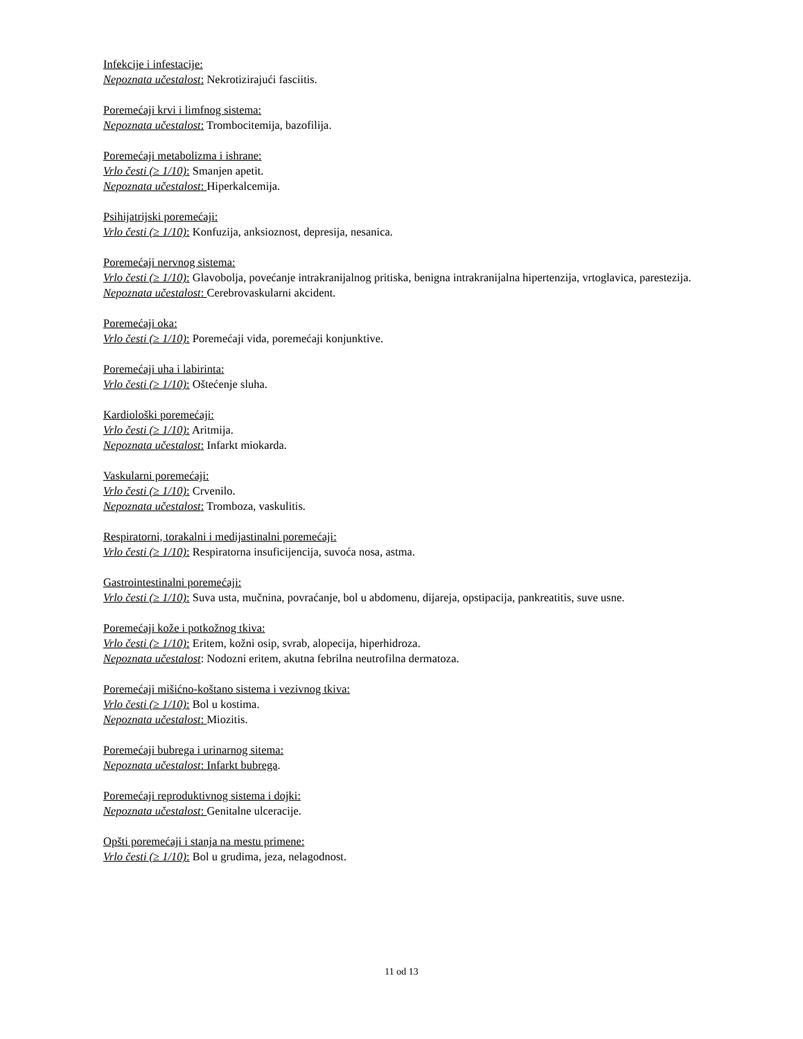Infekcije i infestacije:
Nepoznata učestalost: Nekrotizirajući fasciitis.
Poremećaji krvi i limfnog sistema:
Nepoznata učestalost: Trombocitemija, bazofilija.
Poremećaji metabolizma i ishrane:
Vrlo česti (≥ 1/10): Smanjen apetit.
Nepoznata učestalost: Hiperkalcemija.
Psihijatrijski poremećaji:
Vrlo česti (≥ 1/10): Konfuzija, anksioznost, depresija, nesanica.
Poremećaji nervnog sistema:
Vrlo česti (≥ 1/10): Glavobolja, povećanje intrakranijalnog pritiska, benigna intrakranijalna hipertenzija, vrtoglavica, parestezija.
Nepoznata učestalost: Cerebrovaskularni akcident.
Poremećaji oka:
Vrlo česti (≥ 1/10): Poremećaji vida, poremećaji konjunktive.
Poremećaji uha i labirinta:
Vrlo česti (≥ 1/10): Oštećenje sluha.
Kardiološki poremećaji:
Vrlo česti (≥ 1/10): Aritmija.
Nepoznata učestalost: Infarkt miokarda.
Vaskularni poremećaji:
Vrlo česti (≥ 1/10): Crvenilo.
Nepoznata učestalost: Tromboza, vaskulitis.
Respiratorni, torakalni i medijastinalni poremećaji:
Vrlo česti (≥ 1/10): Respiratorna insuficijencija, suvoća nosa, astma.
Gastrointestinalni poremećaji:
Vrlo česti (≥ 1/10): Suva usta, mučnina, povraćanje, bol u abdomenu, dijareja, opstipacija, pankreatitis, suve usne.
Poremećaji kože i potkožnog tkiva:
Vrlo česti (≥ 1/10): Eritem, kožni osip, svrab, alopecija, hiperhidroza.
Nepoznata učestalost: Nodozni eritem, akutna febrilna neutrofilna dermatoza.
Poremećaji mišićno-koštano sistema i vezivnog tkiva:
Vrlo česti (≥ 1/10): Bol u kostima.
Nepoznata učestalost: Miozitis.
Poremećaji bubrega i urinarnog sitema:
Nepoznata učestalost: Infarkt bubrega.
Poremećaji reproduktivnog sistema i dojki:
Nepoznata učestalost: Genitalne ulceracije.
Opšti poremećaji i stanja na mestu primene:
Vrlo česti (≥ 1/10): Bol u grudima, jeza, nelagodnost.
11 od 13